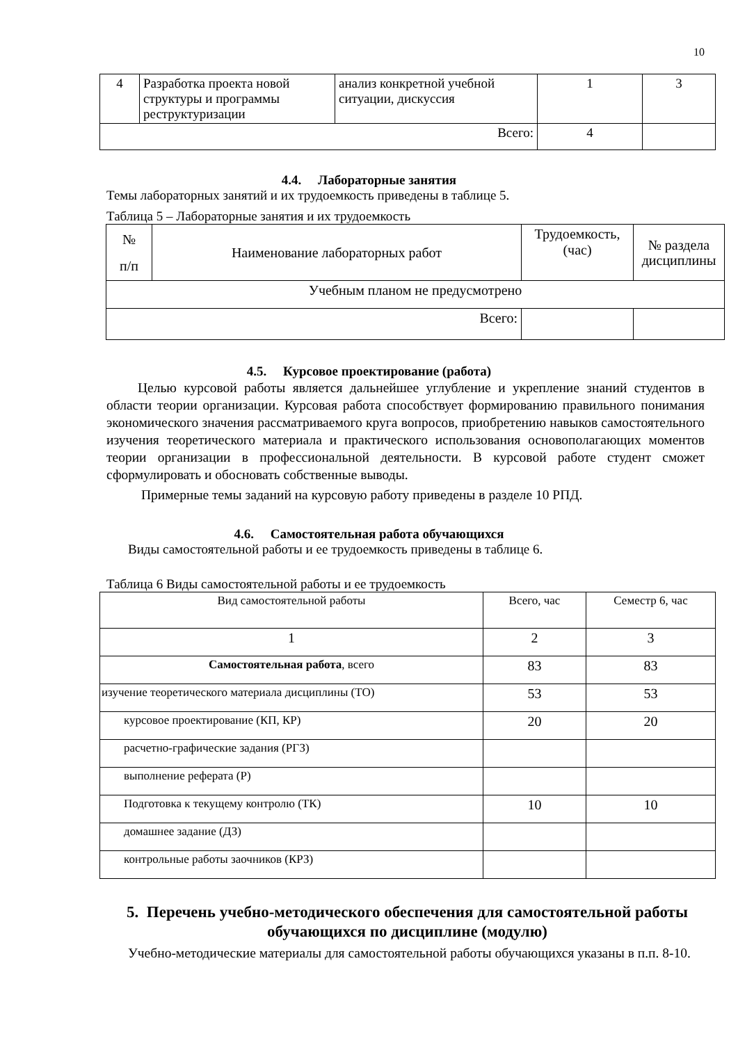10
| 4 | Разработка проекта новой структуры и программы реструктуризации | анализ конкретной учебной ситуации, дискуссия | 1 | 3 |
| Всего: | | | 4 | |
4.4. Лабораторные занятия
Темы лабораторных занятий и их трудоемкость приведены в таблице 5.
Таблица 5 – Лабораторные занятия и их трудоемкость
| № п/п | Наименование лабораторных работ | Трудоемкость, (час) | № раздела дисциплины |
| Учебным планом не предусмотрено | | | |
| Всего: | | | |
4.5. Курсовое проектирование (работа)
Целью курсовой работы является дальнейшее углубление и укрепление знаний студентов в области теории организации. Курсовая работа способствует формированию правильного понимания экономического значения рассматриваемого круга вопросов, приобретению навыков самостоятельного изучения теоретического материала и практического использования основополагающих моментов теории организации в профессиональной деятельности. В курсовой работе студент сможет сформулировать и обосновать собственные выводы.
Примерные темы заданий на курсовую работу приведены в разделе 10 РПД.
4.6. Самостоятельная работа обучающихся
Виды самостоятельной работы и ее трудоемкость приведены в таблице 6.
Таблица 6 Виды самостоятельной работы и ее трудоемкость
| Вид самостоятельной работы | Всего, час | Семестр 6, час |
| 1 | 2 | 3 |
| Самостоятельная работа , всего | 83 | 83 |
| изучение теоретического материала дисциплины (ТО) | 53 | 53 |
| курсовое проектирование (КП, КР) | 20 | 20 |
| расчетно-графические задания (РГЗ) | | |
| выполнение реферата (Р) | | |
| Подготовка к текущему контролю (ТК) | 10 | 10 |
| домашнее задание (ДЗ) | | |
| контрольные работы заочников (КРЗ) | | |
5. Перечень учебно-методического обеспечения для самостоятельной работы обучающихся по дисциплине (модулю)
Учебно-методические материалы для самостоятельной работы обучающихся указаны в п.п. 8-10.